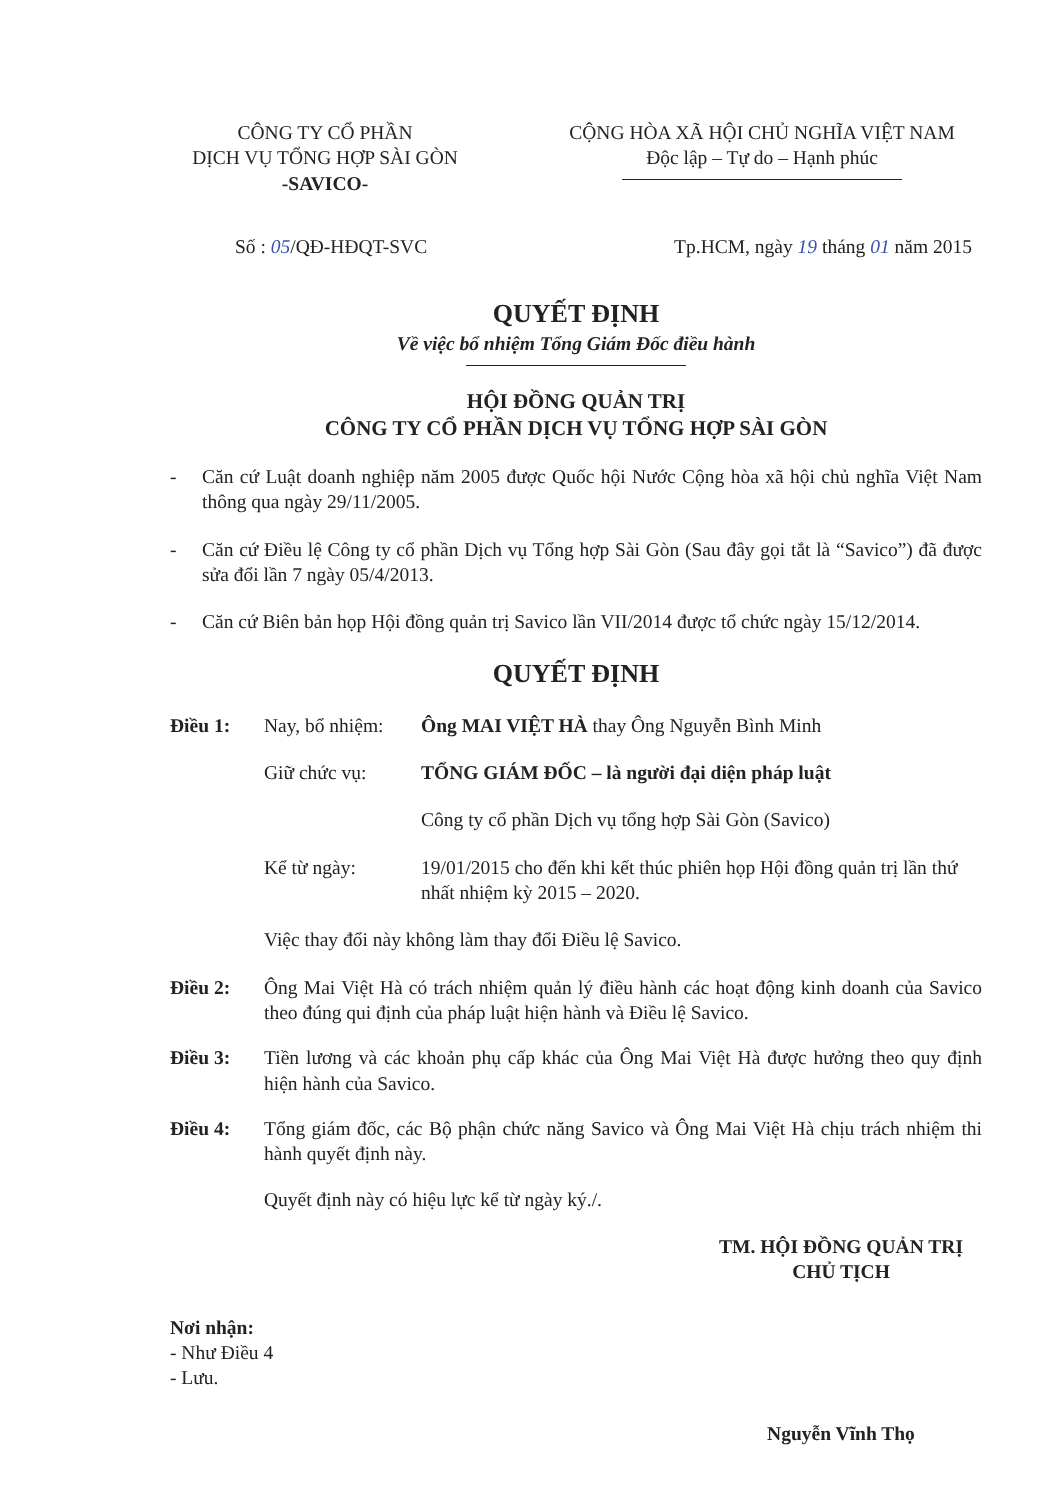CÔNG TY CỔ PHẦN
DỊCH VỤ TỔNG HỢP SÀI GÒN
-SAVICO-
CỘNG HÒA XÃ HỘI CHỦ NGHĨA VIỆT NAM
Độc lập – Tự do – Hạnh phúc
Số : 05/QĐ-HĐQT-SVC Tp.HCM, ngày 19 tháng 01 năm 2015
QUYẾT ĐỊNH
Về việc bổ nhiệm Tổng Giám Đốc điều hành
HỘI ĐỒNG QUẢN TRỊ
CÔNG TY CỔ PHẦN DỊCH VỤ TỔNG HỢP SÀI GÒN
- Căn cứ Luật doanh nghiệp năm 2005 được Quốc hội Nước Cộng hòa xã hội chủ nghĩa Việt Nam thông qua ngày 29/11/2005.
- Căn cứ Điều lệ Công ty cổ phần Dịch vụ Tổng hợp Sài Gòn (Sau đây gọi tắt là “Savico”) đã được sửa đổi lần 7 ngày 05/4/2013.
- Căn cứ Biên bản họp Hội đồng quản trị Savico lần VII/2014 được tổ chức ngày 15/12/2014.
QUYẾT ĐỊNH
Điều 1:
Nay, bổ nhiệm:
Ông MAI VIỆT HÀ thay Ông Nguyễn Bình Minh
Giữ chức vụ:
TỔNG GIÁM ĐỐC – là người đại diện pháp luật
Công ty cổ phần Dịch vụ tổng hợp Sài Gòn (Savico)
Kể từ ngày:
19/01/2015 cho đến khi kết thúc phiên họp Hội đồng quản trị lần thứ nhất nhiệm kỳ 2015 – 2020.
Việc thay đổi này không làm thay đổi Điều lệ Savico.
Điều 2: Ông Mai Việt Hà có trách nhiệm quản lý điều hành các hoạt động kinh doanh của Savico theo đúng qui định của pháp luật hiện hành và Điều lệ Savico.
Điều 3: Tiền lương và các khoản phụ cấp khác của Ông Mai Việt Hà được hưởng theo quy định hiện hành của Savico.
Điều 4: Tổng giám đốc, các Bộ phận chức năng Savico và Ông Mai Việt Hà chịu trách nhiệm thi hành quyết định này.
Quyết định này có hiệu lực kể từ ngày ký./.
TM. HỘI ĐỒNG QUẢN TRỊ
CHỦ TỊCH
Nơi nhận:
- Như Điều 4
- Lưu.
Nguyễn Vĩnh Thọ